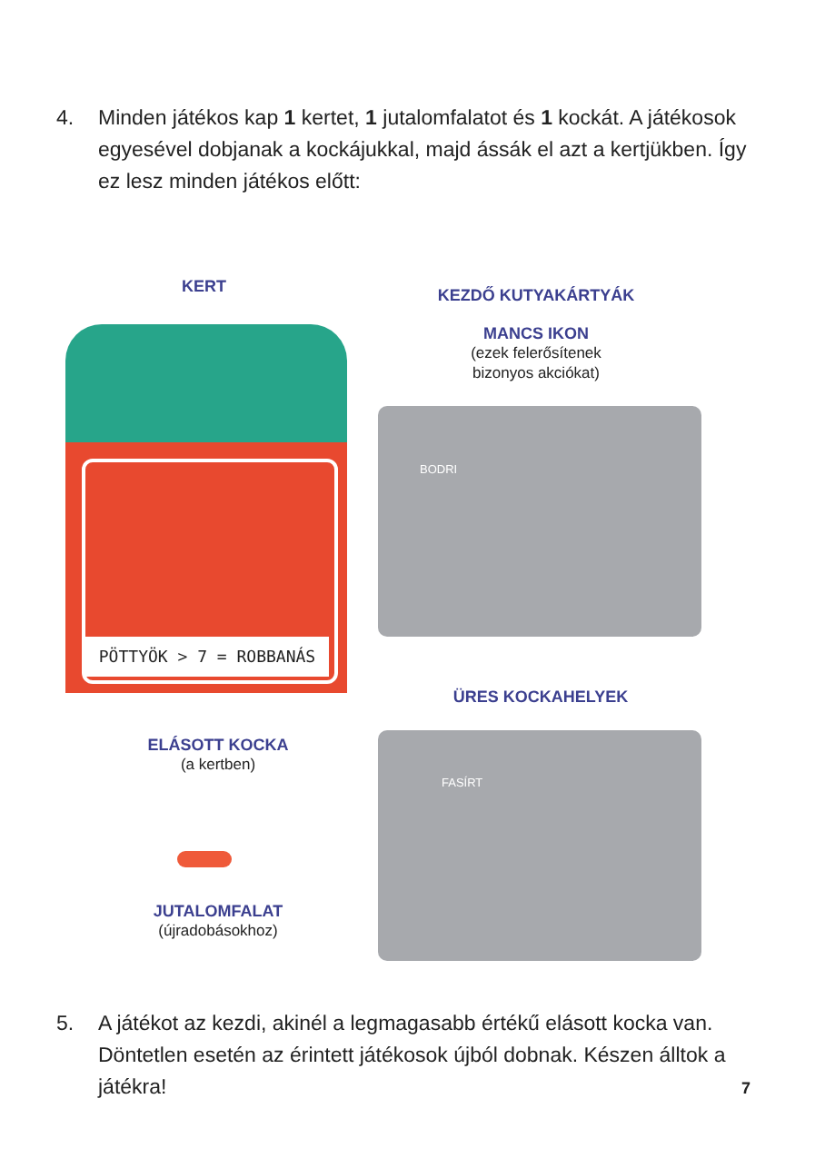4. Minden játékos kap 1 kertet, 1 jutalomfalatot és 1 kockát. A játékosok egyesével dobjanak a kockájukkal, majd ássák el azt a kertjükben. Így ez lesz minden játékos előtt:
PÖTTYÖK > 7 = ROBBANÁS
KERT
ELÁSOTT KOCKA
(a kertben)
JUTALOMFALAT
(újradobásokhoz)
KEZDŐ KUTYAKÁRTYÁK
MANCS IKON
(ezek felerősítenek bizonyos akciókat)
BODRI
ÜRES KOCKAHELYEK
FASÍRT
5. A játékot az kezdi, akinél a legmagasabb értékű elásott kocka van. Döntetlen esetén az érintett játékosok újból dobnak. Készen álltok a játékra!
7